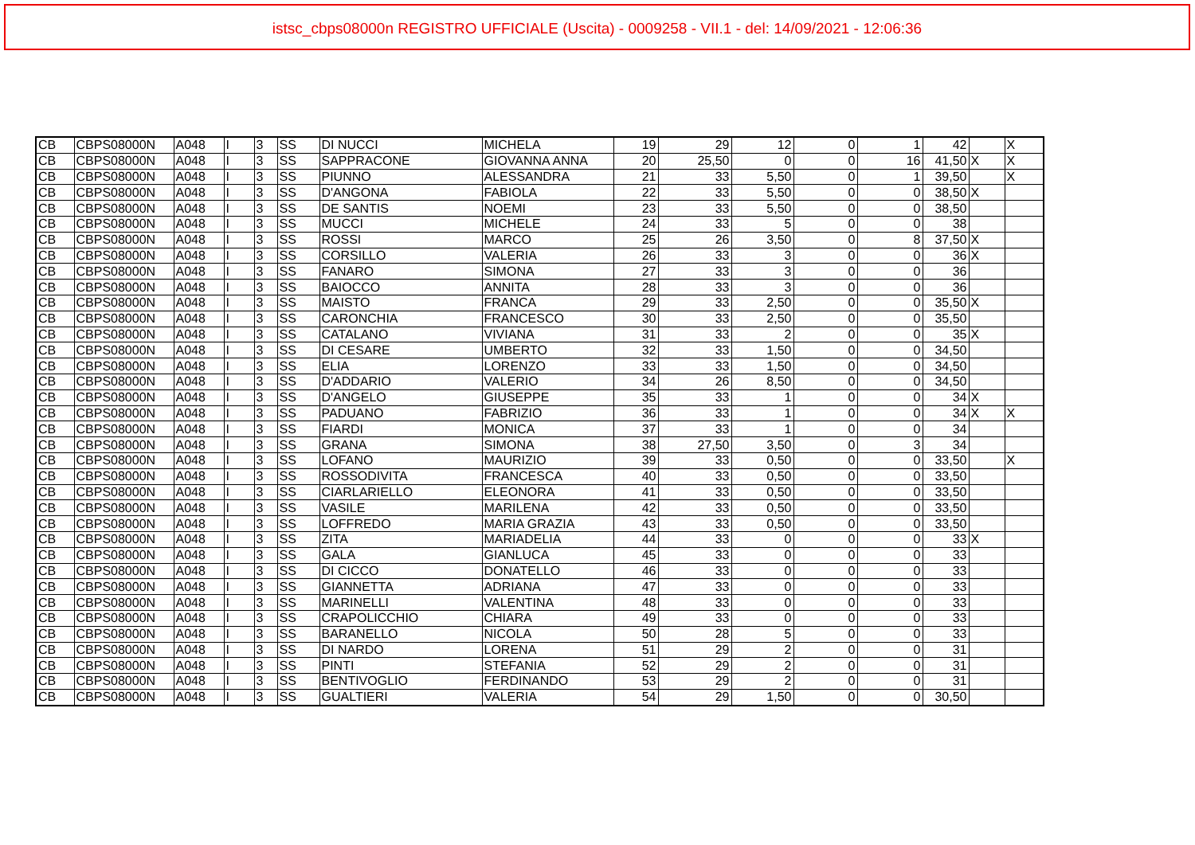istsc_cbps08000n REGISTRO UFFICIALE (Uscita) - 0009258 - VII.1 - del: 14/09/2021 - 12:06:36
| CB | CBPS08000N | A048 | I | 3 | SS | DI NUCCI | MICHELA | 19 | 29 | 12 | 0 | 1 | 42 | | X |
| CB | CBPS08000N | A048 | I | 3 | SS | SAPPRACONE | GIOVANNA ANNA | 20 | 25,50 | 0 | 0 | 16 | 41,50 | X | X |
| CB | CBPS08000N | A048 | I | 3 | SS | PIUNNO | ALESSANDRA | 21 | 33 | 5,50 | 0 | 1 | 39,50 | | X |
| CB | CBPS08000N | A048 | I | 3 | SS | D'ANGONA | FABIOLA | 22 | 33 | 5,50 | 0 | 0 | 38,50 | X | |
| CB | CBPS08000N | A048 | I | 3 | SS | DE SANTIS | NOEMI | 23 | 33 | 5,50 | 0 | 0 | 38,50 | | |
| CB | CBPS08000N | A048 | I | 3 | SS | MUCCI | MICHELE | 24 | 33 | 5 | 0 | 0 | 38 | | |
| CB | CBPS08000N | A048 | I | 3 | SS | ROSSI | MARCO | 25 | 26 | 3,50 | 0 | 8 | 37,50 | X | |
| CB | CBPS08000N | A048 | I | 3 | SS | CORSILLO | VALERIA | 26 | 33 | 3 | 0 | 0 | 36 | X | |
| CB | CBPS08000N | A048 | I | 3 | SS | FANARO | SIMONA | 27 | 33 | 3 | 0 | 0 | 36 | | |
| CB | CBPS08000N | A048 | I | 3 | SS | BAIOCCO | ANNITA | 28 | 33 | 3 | 0 | 0 | 36 | | |
| CB | CBPS08000N | A048 | I | 3 | SS | MAISTO | FRANCA | 29 | 33 | 2,50 | 0 | 0 | 35,50 | X | |
| CB | CBPS08000N | A048 | I | 3 | SS | CARONCHIA | FRANCESCO | 30 | 33 | 2,50 | 0 | 0 | 35,50 | | |
| CB | CBPS08000N | A048 | I | 3 | SS | CATALANO | VIVIANA | 31 | 33 | 2 | 0 | 0 | 35 | X | |
| CB | CBPS08000N | A048 | I | 3 | SS | DI CESARE | UMBERTO | 32 | 33 | 1,50 | 0 | 0 | 34,50 | | |
| CB | CBPS08000N | A048 | I | 3 | SS | ELIA | LORENZO | 33 | 33 | 1,50 | 0 | 0 | 34,50 | | |
| CB | CBPS08000N | A048 | I | 3 | SS | D'ADDARIO | VALERIO | 34 | 26 | 8,50 | 0 | 0 | 34,50 | | |
| CB | CBPS08000N | A048 | I | 3 | SS | D'ANGELO | GIUSEPPE | 35 | 33 | 1 | 0 | 0 | 34 | X | |
| CB | CBPS08000N | A048 | I | 3 | SS | PADUANO | FABRIZIO | 36 | 33 | 1 | 0 | 0 | 34 | X | X |
| CB | CBPS08000N | A048 | I | 3 | SS | FIARDI | MONICA | 37 | 33 | 1 | 0 | 0 | 34 | | |
| CB | CBPS08000N | A048 | I | 3 | SS | GRANA | SIMONA | 38 | 27,50 | 3,50 | 0 | 3 | 34 | | |
| CB | CBPS08000N | A048 | I | 3 | SS | LOFANO | MAURIZIO | 39 | 33 | 0,50 | 0 | 0 | 33,50 | | X |
| CB | CBPS08000N | A048 | I | 3 | SS | ROSSODIVITA | FRANCESCA | 40 | 33 | 0,50 | 0 | 0 | 33,50 | | |
| CB | CBPS08000N | A048 | I | 3 | SS | CIARLARIELLO | ELEONORA | 41 | 33 | 0,50 | 0 | 0 | 33,50 | | |
| CB | CBPS08000N | A048 | I | 3 | SS | VASILE | MARILENA | 42 | 33 | 0,50 | 0 | 0 | 33,50 | | |
| CB | CBPS08000N | A048 | I | 3 | SS | LOFFREDO | MARIA GRAZIA | 43 | 33 | 0,50 | 0 | 0 | 33,50 | | |
| CB | CBPS08000N | A048 | I | 3 | SS | ZITA | MARIADELIA | 44 | 33 | 0 | 0 | 0 | 33 | X | |
| CB | CBPS08000N | A048 | I | 3 | SS | GALA | GIANLUCA | 45 | 33 | 0 | 0 | 0 | 33 | | |
| CB | CBPS08000N | A048 | I | 3 | SS | DI CICCO | DONATELLO | 46 | 33 | 0 | 0 | 0 | 33 | | |
| CB | CBPS08000N | A048 | I | 3 | SS | GIANNETTA | ADRIANA | 47 | 33 | 0 | 0 | 0 | 33 | | |
| CB | CBPS08000N | A048 | I | 3 | SS | MARINELLI | VALENTINA | 48 | 33 | 0 | 0 | 0 | 33 | | |
| CB | CBPS08000N | A048 | I | 3 | SS | CRAPOLICCHIO | CHIARA | 49 | 33 | 0 | 0 | 0 | 33 | | |
| CB | CBPS08000N | A048 | I | 3 | SS | BARANELLO | NICOLA | 50 | 28 | 5 | 0 | 0 | 33 | | |
| CB | CBPS08000N | A048 | I | 3 | SS | DI NARDO | LORENA | 51 | 29 | 2 | 0 | 0 | 31 | | |
| CB | CBPS08000N | A048 | I | 3 | SS | PINTI | STEFANIA | 52 | 29 | 2 | 0 | 0 | 31 | | |
| CB | CBPS08000N | A048 | I | 3 | SS | BENTIVOGLIO | FERDINANDO | 53 | 29 | 2 | 0 | 0 | 31 | | |
| CB | CBPS08000N | A048 | I | 3 | SS | GUALTIERI | VALERIA | 54 | 29 | 1,50 | 0 | 0 | 30,50 | | |